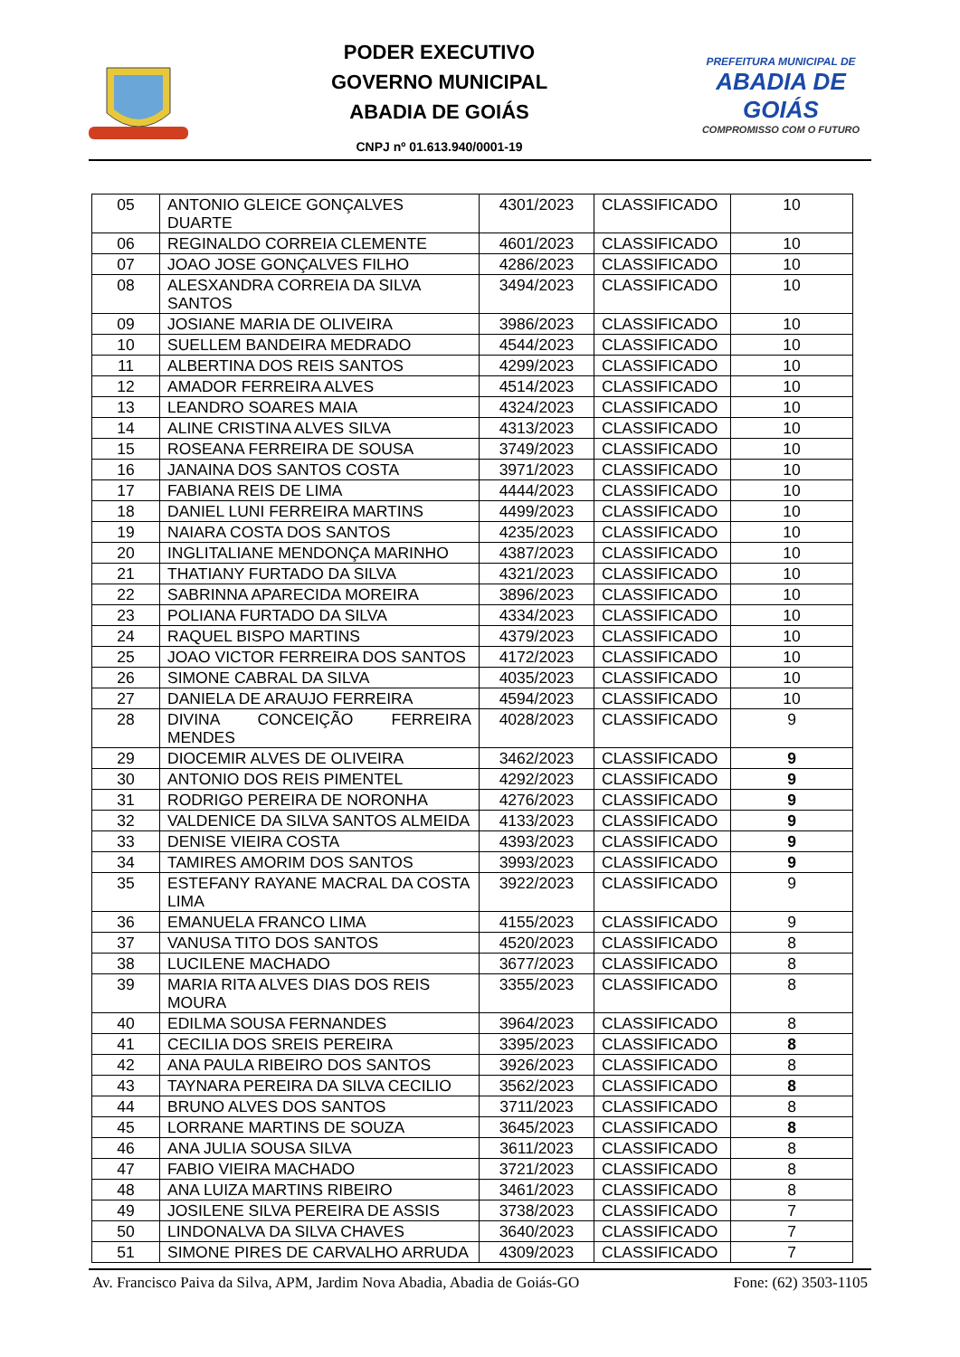PODER EXECUTIVO
GOVERNO MUNICIPAL
ABADIA DE GOIÁS
CNPJ nº 01.613.940/0001-19
PREFEITURA MUNICIPAL DE
ABADIA DE GOIÁS
COMPROMISSO COM O FUTURO
| 05 | ANTONIO GLEICE GONÇALVES DUARTE | 4301/2023 | CLASSIFICADO | 10 |
| 06 | REGINALDO CORREIA CLEMENTE | 4601/2023 | CLASSIFICADO | 10 |
| 07 | JOAO JOSE GONÇALVES FILHO | 4286/2023 | CLASSIFICADO | 10 |
| 08 | ALESXANDRA CORREIA DA SILVA SANTOS | 3494/2023 | CLASSIFICADO | 10 |
| 09 | JOSIANE MARIA DE OLIVEIRA | 3986/2023 | CLASSIFICADO | 10 |
| 10 | SUELLEM BANDEIRA MEDRADO | 4544/2023 | CLASSIFICADO | 10 |
| 11 | ALBERTINA DOS REIS SANTOS | 4299/2023 | CLASSIFICADO | 10 |
| 12 | AMADOR FERREIRA ALVES | 4514/2023 | CLASSIFICADO | 10 |
| 13 | LEANDRO SOARES MAIA | 4324/2023 | CLASSIFICADO | 10 |
| 14 | ALINE CRISTINA ALVES SILVA | 4313/2023 | CLASSIFICADO | 10 |
| 15 | ROSEANA FERREIRA DE SOUSA | 3749/2023 | CLASSIFICADO | 10 |
| 16 | JANAINA DOS SANTOS COSTA | 3971/2023 | CLASSIFICADO | 10 |
| 17 | FABIANA REIS DE LIMA | 4444/2023 | CLASSIFICADO | 10 |
| 18 | DANIEL LUNI FERREIRA MARTINS | 4499/2023 | CLASSIFICADO | 10 |
| 19 | NAIARA COSTA DOS SANTOS | 4235/2023 | CLASSIFICADO | 10 |
| 20 | INGLITALIANE MENDONÇA MARINHO | 4387/2023 | CLASSIFICADO | 10 |
| 21 | THATIANY FURTADO DA SILVA | 4321/2023 | CLASSIFICADO | 10 |
| 22 | SABRINNA APARECIDA MOREIRA | 3896/2023 | CLASSIFICADO | 10 |
| 23 | POLIANA FURTADO DA SILVA | 4334/2023 | CLASSIFICADO | 10 |
| 24 | RAQUEL BISPO MARTINS | 4379/2023 | CLASSIFICADO | 10 |
| 25 | JOAO VICTOR FERREIRA DOS SANTOS | 4172/2023 | CLASSIFICADO | 10 |
| 26 | SIMONE CABRAL DA SILVA | 4035/2023 | CLASSIFICADO | 10 |
| 27 | DANIELA DE ARAUJO FERREIRA | 4594/2023 | CLASSIFICADO | 10 |
| 28 | DIVINA CONCEIÇÃO FERREIRA MENDES | 4028/2023 | CLASSIFICADO | 9 |
| 29 | DIOCEMIR ALVES DE OLIVEIRA | 3462/2023 | CLASSIFICADO | 9 |
| 30 | ANTONIO DOS REIS PIMENTEL | 4292/2023 | CLASSIFICADO | 9 |
| 31 | RODRIGO PEREIRA DE NORONHA | 4276/2023 | CLASSIFICADO | 9 |
| 32 | VALDENICE DA SILVA SANTOS ALMEIDA | 4133/2023 | CLASSIFICADO | 9 |
| 33 | DENISE VIEIRA COSTA | 4393/2023 | CLASSIFICADO | 9 |
| 34 | TAMIRES AMORIM DOS SANTOS | 3993/2023 | CLASSIFICADO | 9 |
| 35 | ESTEFANY RAYANE MACRAL DA COSTA LIMA | 3922/2023 | CLASSIFICADO | 9 |
| 36 | EMANUELA FRANCO LIMA | 4155/2023 | CLASSIFICADO | 9 |
| 37 | VANUSA TITO DOS SANTOS | 4520/2023 | CLASSIFICADO | 8 |
| 38 | LUCILENE MACHADO | 3677/2023 | CLASSIFICADO | 8 |
| 39 | MARIA RITA ALVES DIAS DOS REIS MOURA | 3355/2023 | CLASSIFICADO | 8 |
| 40 | EDILMA SOUSA FERNANDES | 3964/2023 | CLASSIFICADO | 8 |
| 41 | CECILIA DOS SREIS PEREIRA | 3395/2023 | CLASSIFICADO | 8 |
| 42 | ANA PAULA RIBEIRO DOS SANTOS | 3926/2023 | CLASSIFICADO | 8 |
| 43 | TAYNARA PEREIRA DA SILVA CECILIO | 3562/2023 | CLASSIFICADO | 8 |
| 44 | BRUNO ALVES DOS SANTOS | 3711/2023 | CLASSIFICADO | 8 |
| 45 | LORRANE MARTINS DE SOUZA | 3645/2023 | CLASSIFICADO | 8 |
| 46 | ANA JULIA SOUSA SILVA | 3611/2023 | CLASSIFICADO | 8 |
| 47 | FABIO VIEIRA MACHADO | 3721/2023 | CLASSIFICADO | 8 |
| 48 | ANA LUIZA MARTINS RIBEIRO | 3461/2023 | CLASSIFICADO | 8 |
| 49 | JOSILENE SILVA PEREIRA DE ASSIS | 3738/2023 | CLASSIFICADO | 7 |
| 50 | LINDONALVA DA SILVA CHAVES | 3640/2023 | CLASSIFICADO | 7 |
| 51 | SIMONE PIRES DE CARVALHO ARRUDA | 4309/2023 | CLASSIFICADO | 7 |
Av. Francisco Paiva da Silva, APM, Jardim Nova Abadia, Abadia de Goiás-GO Fone: (62) 3503-1105